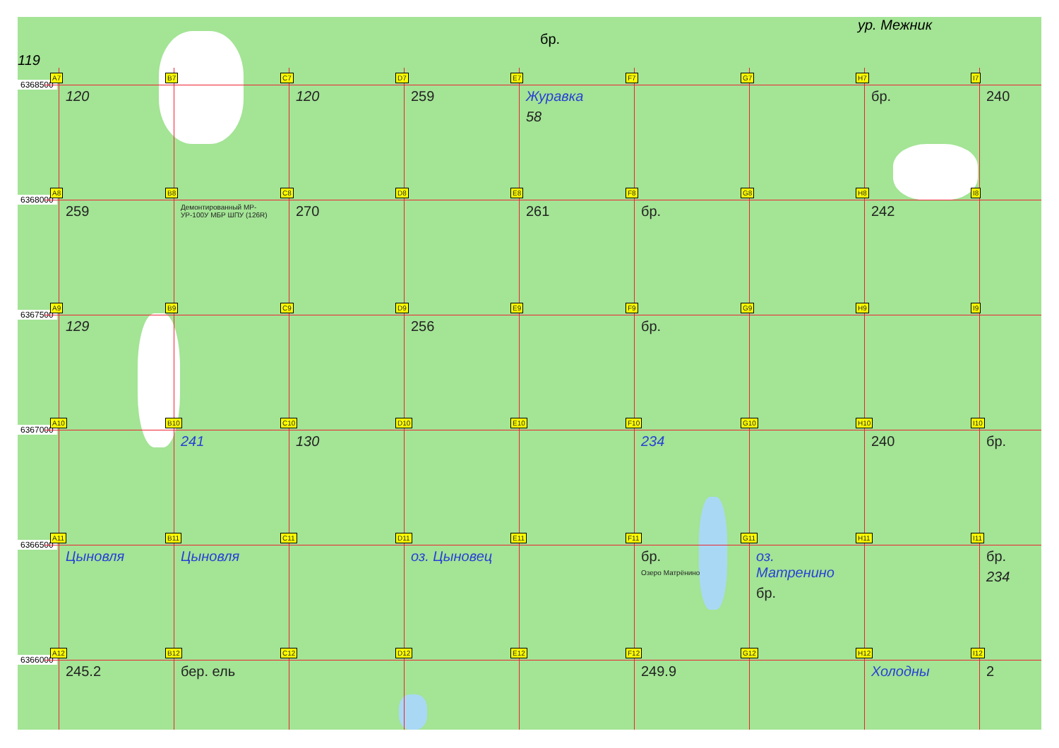119
ур. Межник
бр.
6368500
A7
120
B7
C7
120
D7
259
E7
Журавка
58
F7
G7
H7
бр.
I7
240
6368000
A8
259
B8
Демонтированный МР-УР-100У МБР ШПУ (126R)
C8
270
D8
E8
261
F8
бр.
G8
H8
242
I8
6367500
A9
129
B9
C9
D9
256
E9
F9
бр.
G9
H9
I9
6367000
A10
B10
241
C10
130
D10
E10
F10
234
G10
H10
240
I10
бр.
6366500
A11
Цыновля
B11
Цыновля
C11
D11
оз. Цыновец
E11
F11
бр.
Озеро Матрёнино
G11
оз. Матренино
бр.
H11
I11
бр.
234
6366000
A12
245.2
B12
бер. ель
C12
D12
E12
F12
249.9
G12
H12
Холодны
I12
2